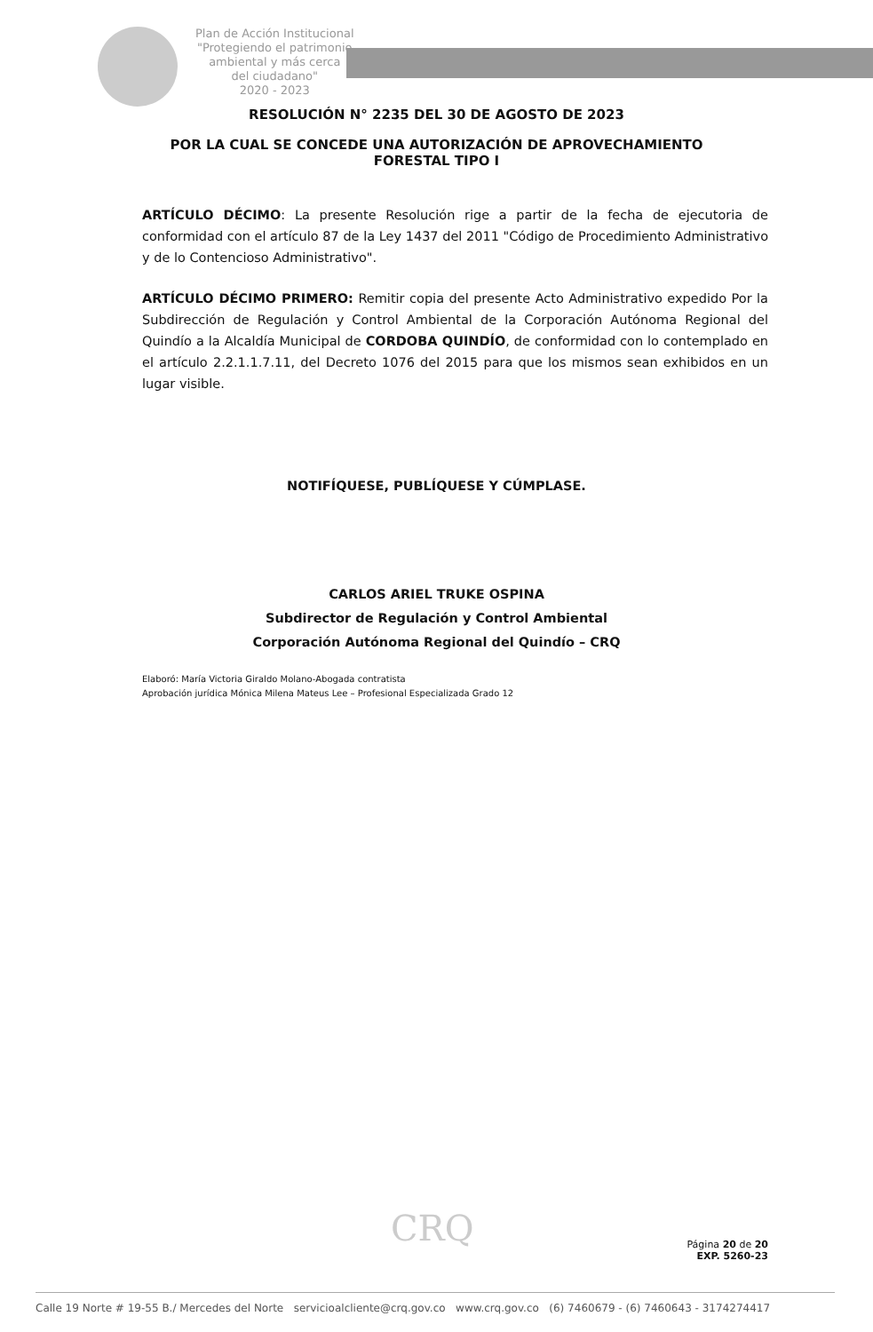Plan de Acción Institucional
"Protegiendo el patrimonio
ambiental y más cerca
del ciudadano"
2020 - 2023
RESOLUCIÓN N° 2235 DEL 30 DE AGOSTO DE 2023
POR LA CUAL SE CONCEDE UNA AUTORIZACIÓN DE APROVECHAMIENTO
FORESTAL TIPO I
ARTÍCULO DÉCIMO: La presente Resolución rige a partir de la fecha de ejecutoria de conformidad con el artículo 87 de la Ley 1437 del 2011 "Código de Procedimiento Administrativo y de lo Contencioso Administrativo".
ARTÍCULO DÉCIMO PRIMERO: Remitir copia del presente Acto Administrativo expedido Por la Subdirección de Regulación y Control Ambiental de la Corporación Autónoma Regional del Quindío a la Alcaldía Municipal de CORDOBA QUINDÍO, de conformidad con lo contemplado en el artículo 2.2.1.1.7.11, del Decreto 1076 del 2015 para que los mismos sean exhibidos en un lugar visible.
NOTIFÍQUESE, PUBLÍQUESE Y CÚMPLASE.
CARLOS ARIEL TRUKE OSPINA
Subdirector de Regulación y Control Ambiental
Corporación Autónoma Regional del Quindío – CRQ
Elaboró: María Victoria Giraldo Molano-Abogada contratista
Aprobación jurídica Mónica Milena Mateus Lee – Profesional Especializada Grado 12
CRQ
Página 20 de 20
EXP. 5260-23
Calle 19 Norte # 19-55 B./ Mercedes del Norte servicioalcliente@crq.gov.co www.crq.gov.co (6) 7460679 - (6) 7460643 - 3174274417